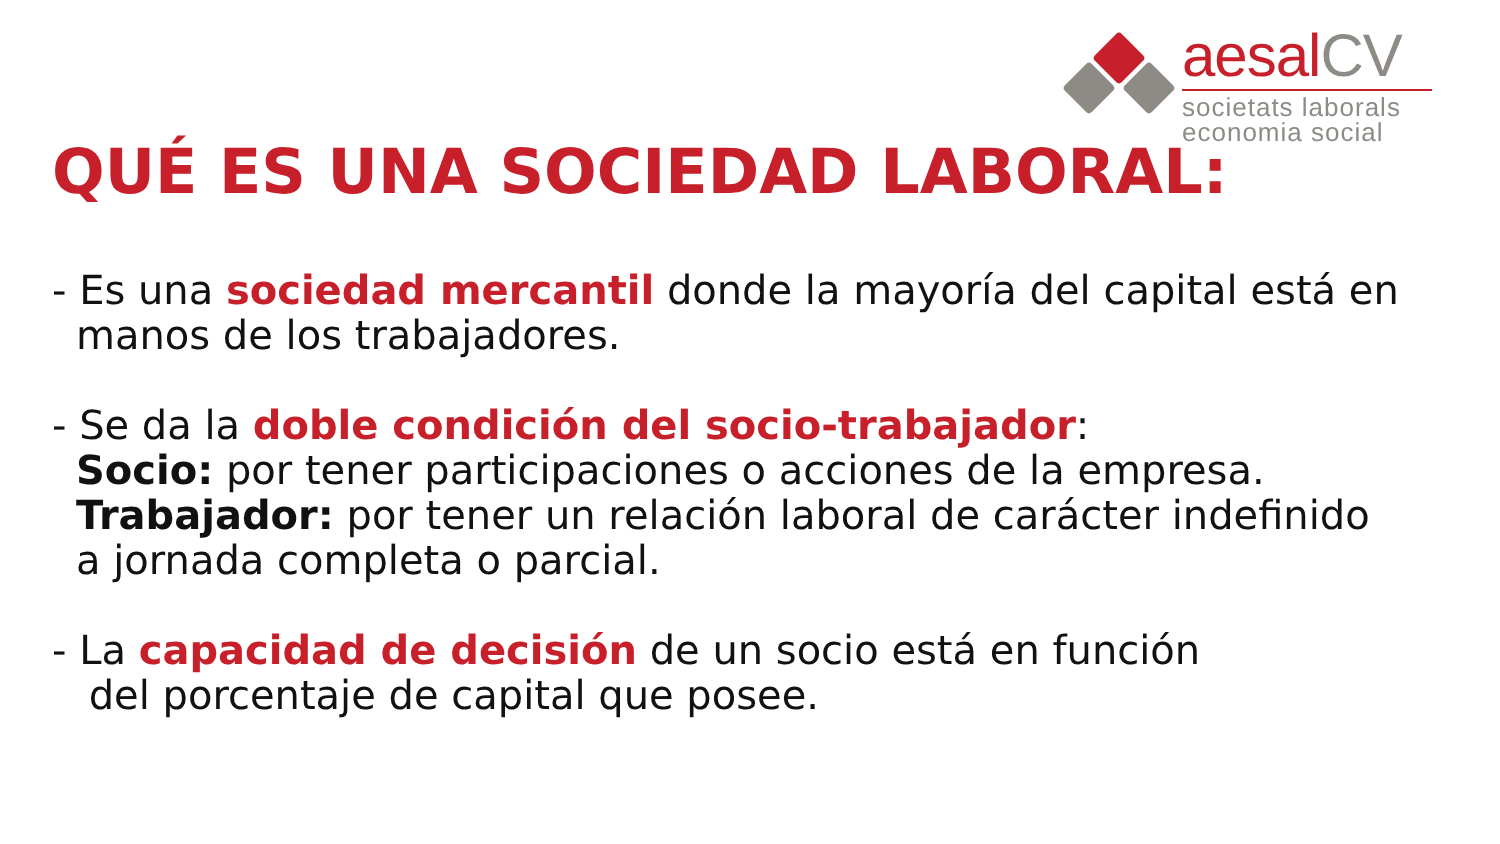aesalCV
societats laborals
economia social
QUÉ ES UNA SOCIEDAD LABORAL:
- Es una sociedad mercantil donde la mayoría del capital está en
manos de los trabajadores.
- Se da la doble condición del socio-trabajador:
Socio: por tener participaciones o acciones de la empresa.
Trabajador: por tener un relación laboral de carácter indefinido
a jornada completa o parcial.
- La capacidad de decisión de un socio está en función
del porcentaje de capital que posee.